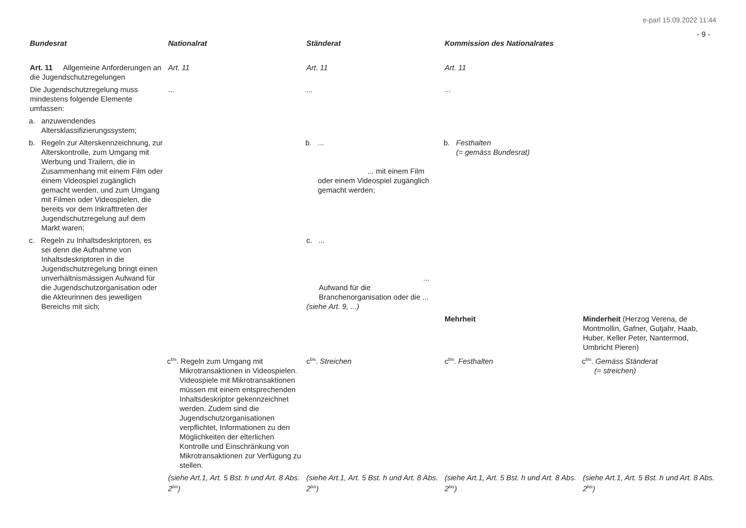e-parl 15.09.2022 11:44
- 9 -
| Bundesrat | Nationalrat | Ständerat | Kommission des Nationalrates | |
| --- | --- | --- | --- | --- |
| Art. 11 Allgemeine Anforderungen an die Jugendschutzregelungen | Art. 11 | Art. 11 | Art. 11 | |
| Die Jugendschutzregelung muss mindestens folgende Elemente umfassen: | ... | ... | ... | |
| a. anzuwendendes Altersklassifizierungssystem; | | | | |
| b. Regeln zur Alterskennzeichnung, zur Alterskontrolle, zum Umgang mit Werbung und Trailern, die in Zusammenhang mit einem Film oder einem Videospiel zugänglich gemacht werden, und zum Umgang mit Filmen oder Videospielen, die bereits vor dem Inkrafttreten der Jugendschutzregelung auf dem Markt waren; | | b. ... ... mit einem Film oder einem Videospiel zugänglich gemacht werden; | b. Festhalten (= gemäss Bundesrat) | |
| c. Regeln zu Inhaltsdeskriptoren, es sei denn die Aufnahme von Inhaltsdeskriptoren in die Jugendschutzregelung bringt einen unverhältnismässigen Aufwand für die Jugendschutzorganisation oder die Akteurinnen des jeweiligen Bereichs mit sich; | | c. ... ... Aufwand für die Branchenorganisation oder die ... (siehe Art. 9, ...) | | |
| | | | Mehrheit | Minderheit (Herzog Verena, de Montmollin, Gafner, Gutjahr, Haab, Huber, Keller Peter, Nantermod, Umbricht Pieren) |
| | c<sup>bis</sup>. Regeln zum Umgang mit Mikrotransaktionen in Videospielen. Videospiele mit Mikrotransaktionen müssen mit einem entsprechenden Inhaltsdeskriptor gekennzeichnet werden. Zudem sind die Jugendschutzorganisationen verpflichtet, Informationen zu den Möglichkeiten der elterlichen Kontrolle und Einschränkung von Mikrotransaktionen zur Verfügung zu stellen. | c<sup>bis</sup>. Streichen | c<sup>bis</sup>. Festhalten | c<sup>bis</sup>. Gemäss Ständerat (= streichen) |
| | (siehe Art.1, Art. 5 Bst. h und Art. 8 Abs. 2<sup>bis</sup>) | (siehe Art.1, Art. 5 Bst. h und Art. 8 Abs. 2<sup>bis</sup>) | (siehe Art.1, Art. 5 Bst. h und Art. 8 Abs. 2<sup>bis</sup>) | (siehe Art.1, Art. 5 Bst. h und Art. 8 Abs. 2<sup>bis</sup>) |